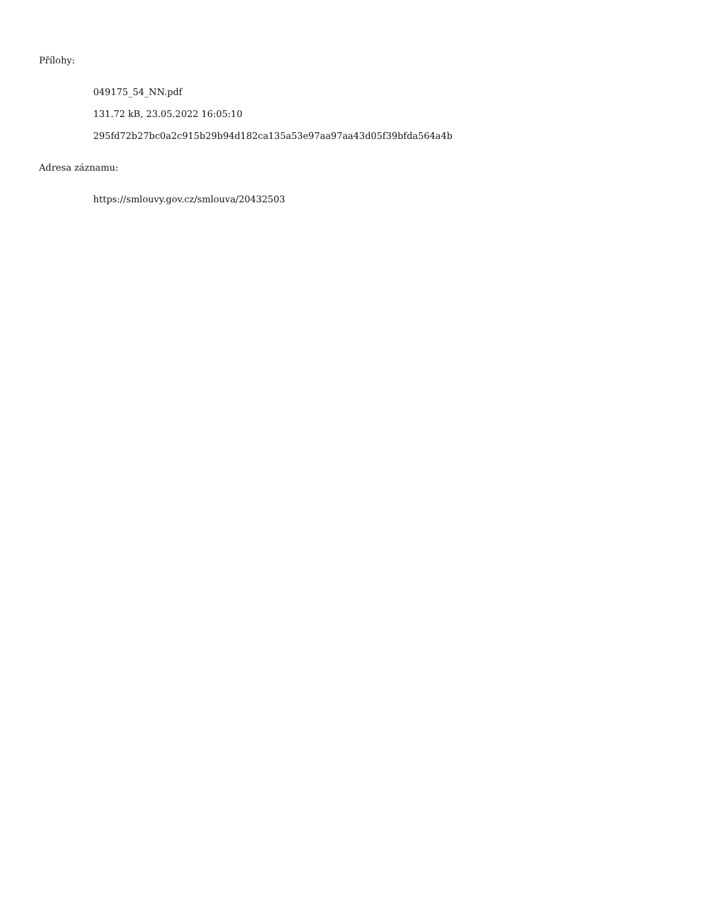Přílohy:
049175_54_NN.pdf
131.72 kB, 23.05.2022 16:05:10
295fd72b27bc0a2c915b29b94d182ca135a53e97aa97aa43d05f39bfda564a4b
Adresa záznamu:
https://smlouvy.gov.cz/smlouva/20432503